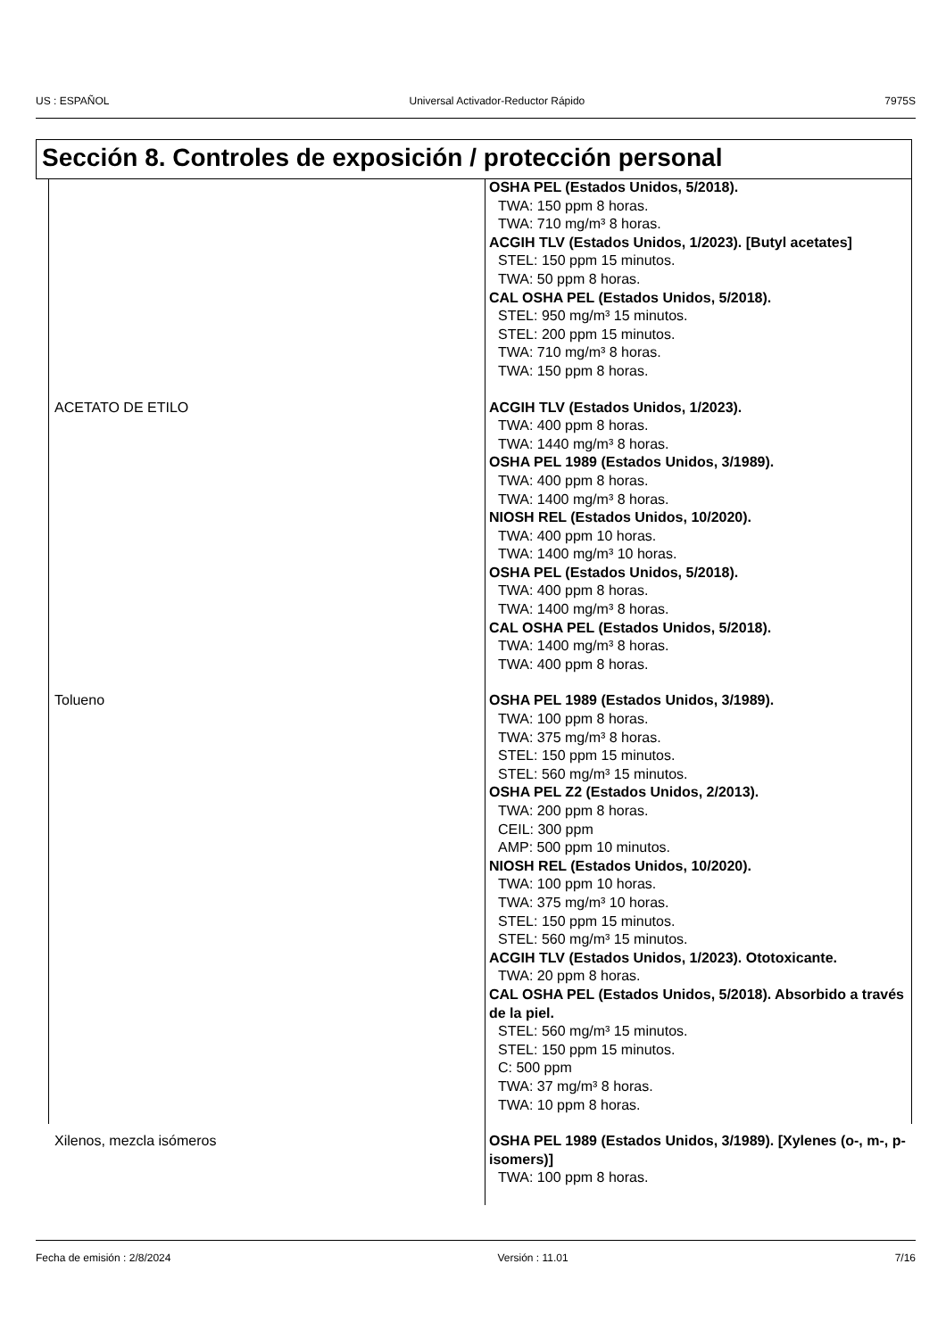US : ESPAÑOL Universal Activador-Reductor Rápido 7975S
Sección 8. Controles de exposición / protección personal
| | OSHA PEL (Estados Unidos, 5/2018). TWA: 150 ppm 8 horas. TWA: 710 mg/m³ 8 horas. ACGIH TLV (Estados Unidos, 1/2023). [Butyl acetates] STEL: 150 ppm 15 minutos. TWA: 50 ppm 8 horas. CAL OSHA PEL (Estados Unidos, 5/2018). STEL: 950 mg/m³ 15 minutos. STEL: 200 ppm 15 minutos. TWA: 710 mg/m³ 8 horas. TWA: 150 ppm 8 horas. |
| ACETATO DE ETILO | ACGIH TLV (Estados Unidos, 1/2023). TWA: 400 ppm 8 horas. TWA: 1440 mg/m³ 8 horas. OSHA PEL 1989 (Estados Unidos, 3/1989). TWA: 400 ppm 8 horas. TWA: 1400 mg/m³ 8 horas. NIOSH REL (Estados Unidos, 10/2020). TWA: 400 ppm 10 horas. TWA: 1400 mg/m³ 10 horas. OSHA PEL (Estados Unidos, 5/2018). TWA: 400 ppm 8 horas. TWA: 1400 mg/m³ 8 horas. CAL OSHA PEL (Estados Unidos, 5/2018). TWA: 1400 mg/m³ 8 horas. TWA: 400 ppm 8 horas. |
| Tolueno | OSHA PEL 1989 (Estados Unidos, 3/1989). TWA: 100 ppm 8 horas. TWA: 375 mg/m³ 8 horas. STEL: 150 ppm 15 minutos. STEL: 560 mg/m³ 15 minutos. OSHA PEL Z2 (Estados Unidos, 2/2013). TWA: 200 ppm 8 horas. CEIL: 300 ppm AMP: 500 ppm 10 minutos. NIOSH REL (Estados Unidos, 10/2020). TWA: 100 ppm 10 horas. TWA: 375 mg/m³ 10 horas. STEL: 150 ppm 15 minutos. STEL: 560 mg/m³ 15 minutos. ACGIH TLV (Estados Unidos, 1/2023). Ototoxicante. TWA: 20 ppm 8 horas. CAL OSHA PEL (Estados Unidos, 5/2018). Absorbido a través de la piel. STEL: 560 mg/m³ 15 minutos. STEL: 150 ppm 15 minutos. C: 500 ppm TWA: 37 mg/m³ 8 horas. TWA: 10 ppm 8 horas. |
| Xilenos, mezcla isómeros | OSHA PEL 1989 (Estados Unidos, 3/1989). [Xylenes (o-, m-, p-isomers)] TWA: 100 ppm 8 horas. |
Fecha de emisión : 2/8/2024 Versión : 11.01 7/16